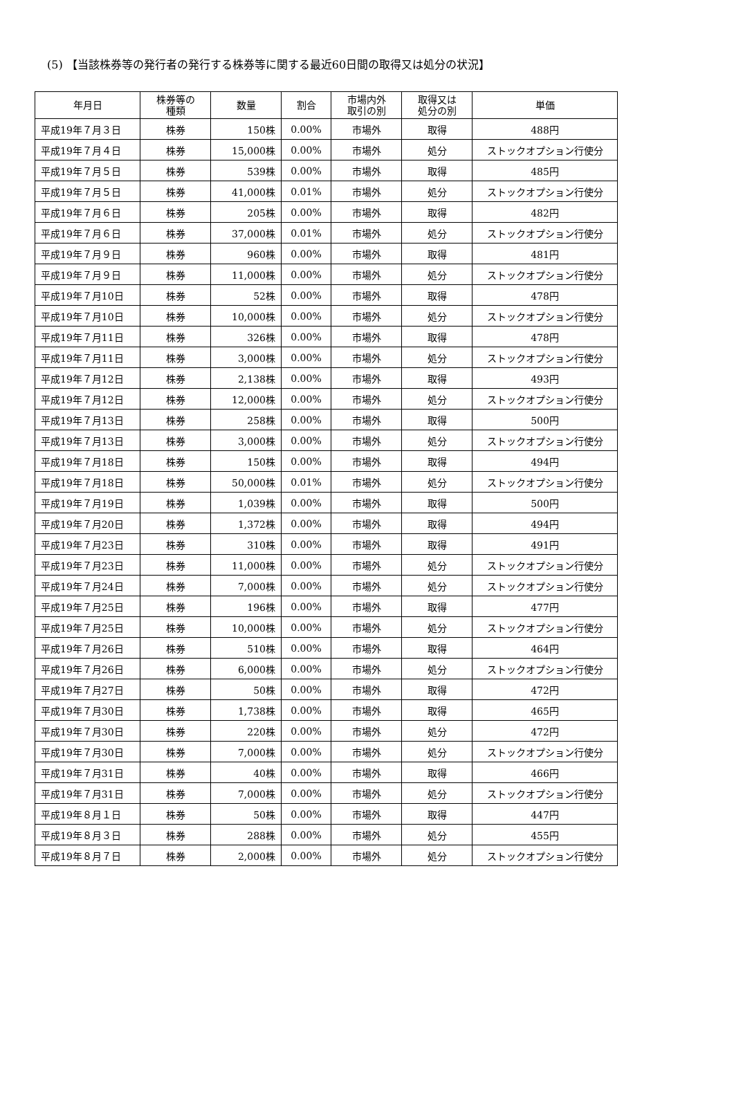(5) 【当該株券等の発行者の発行する株券等に関する最近60日間の取得又は処分の状況】
| 年月日 | 株券等の 種類 | 数量 | 割合 | 市場内外 取引の別 | 取得又は 処分の別 | 単価 |
| --- | --- | --- | --- | --- | --- | --- |
| 平成19年７月３日 | 株券 | 150株 | 0.00% | 市場外 | 取得 | 488円 |
| 平成19年７月４日 | 株券 | 15,000株 | 0.00% | 市場外 | 処分 | ストックオプション行使分 |
| 平成19年７月５日 | 株券 | 539株 | 0.00% | 市場外 | 取得 | 485円 |
| 平成19年７月５日 | 株券 | 41,000株 | 0.01% | 市場外 | 処分 | ストックオプション行使分 |
| 平成19年７月６日 | 株券 | 205株 | 0.00% | 市場外 | 取得 | 482円 |
| 平成19年７月６日 | 株券 | 37,000株 | 0.01% | 市場外 | 処分 | ストックオプション行使分 |
| 平成19年７月９日 | 株券 | 960株 | 0.00% | 市場外 | 取得 | 481円 |
| 平成19年７月９日 | 株券 | 11,000株 | 0.00% | 市場外 | 処分 | ストックオプション行使分 |
| 平成19年７月10日 | 株券 | 52株 | 0.00% | 市場外 | 取得 | 478円 |
| 平成19年７月10日 | 株券 | 10,000株 | 0.00% | 市場外 | 処分 | ストックオプション行使分 |
| 平成19年７月11日 | 株券 | 326株 | 0.00% | 市場外 | 取得 | 478円 |
| 平成19年７月11日 | 株券 | 3,000株 | 0.00% | 市場外 | 処分 | ストックオプション行使分 |
| 平成19年７月12日 | 株券 | 2,138株 | 0.00% | 市場外 | 取得 | 493円 |
| 平成19年７月12日 | 株券 | 12,000株 | 0.00% | 市場外 | 処分 | ストックオプション行使分 |
| 平成19年７月13日 | 株券 | 258株 | 0.00% | 市場外 | 取得 | 500円 |
| 平成19年７月13日 | 株券 | 3,000株 | 0.00% | 市場外 | 処分 | ストックオプション行使分 |
| 平成19年７月18日 | 株券 | 150株 | 0.00% | 市場外 | 取得 | 494円 |
| 平成19年７月18日 | 株券 | 50,000株 | 0.01% | 市場外 | 処分 | ストックオプション行使分 |
| 平成19年７月19日 | 株券 | 1,039株 | 0.00% | 市場外 | 取得 | 500円 |
| 平成19年７月20日 | 株券 | 1,372株 | 0.00% | 市場外 | 取得 | 494円 |
| 平成19年７月23日 | 株券 | 310株 | 0.00% | 市場外 | 取得 | 491円 |
| 平成19年７月23日 | 株券 | 11,000株 | 0.00% | 市場外 | 処分 | ストックオプション行使分 |
| 平成19年７月24日 | 株券 | 7,000株 | 0.00% | 市場外 | 処分 | ストックオプション行使分 |
| 平成19年７月25日 | 株券 | 196株 | 0.00% | 市場外 | 取得 | 477円 |
| 平成19年７月25日 | 株券 | 10,000株 | 0.00% | 市場外 | 処分 | ストックオプション行使分 |
| 平成19年７月26日 | 株券 | 510株 | 0.00% | 市場外 | 取得 | 464円 |
| 平成19年７月26日 | 株券 | 6,000株 | 0.00% | 市場外 | 処分 | ストックオプション行使分 |
| 平成19年７月27日 | 株券 | 50株 | 0.00% | 市場外 | 取得 | 472円 |
| 平成19年７月30日 | 株券 | 1,738株 | 0.00% | 市場外 | 取得 | 465円 |
| 平成19年７月30日 | 株券 | 220株 | 0.00% | 市場外 | 処分 | 472円 |
| 平成19年７月30日 | 株券 | 7,000株 | 0.00% | 市場外 | 処分 | ストックオプション行使分 |
| 平成19年７月31日 | 株券 | 40株 | 0.00% | 市場外 | 取得 | 466円 |
| 平成19年７月31日 | 株券 | 7,000株 | 0.00% | 市場外 | 処分 | ストックオプション行使分 |
| 平成19年８月１日 | 株券 | 50株 | 0.00% | 市場外 | 取得 | 447円 |
| 平成19年８月３日 | 株券 | 288株 | 0.00% | 市場外 | 処分 | 455円 |
| 平成19年８月７日 | 株券 | 2,000株 | 0.00% | 市場外 | 処分 | ストックオプション行使分 |